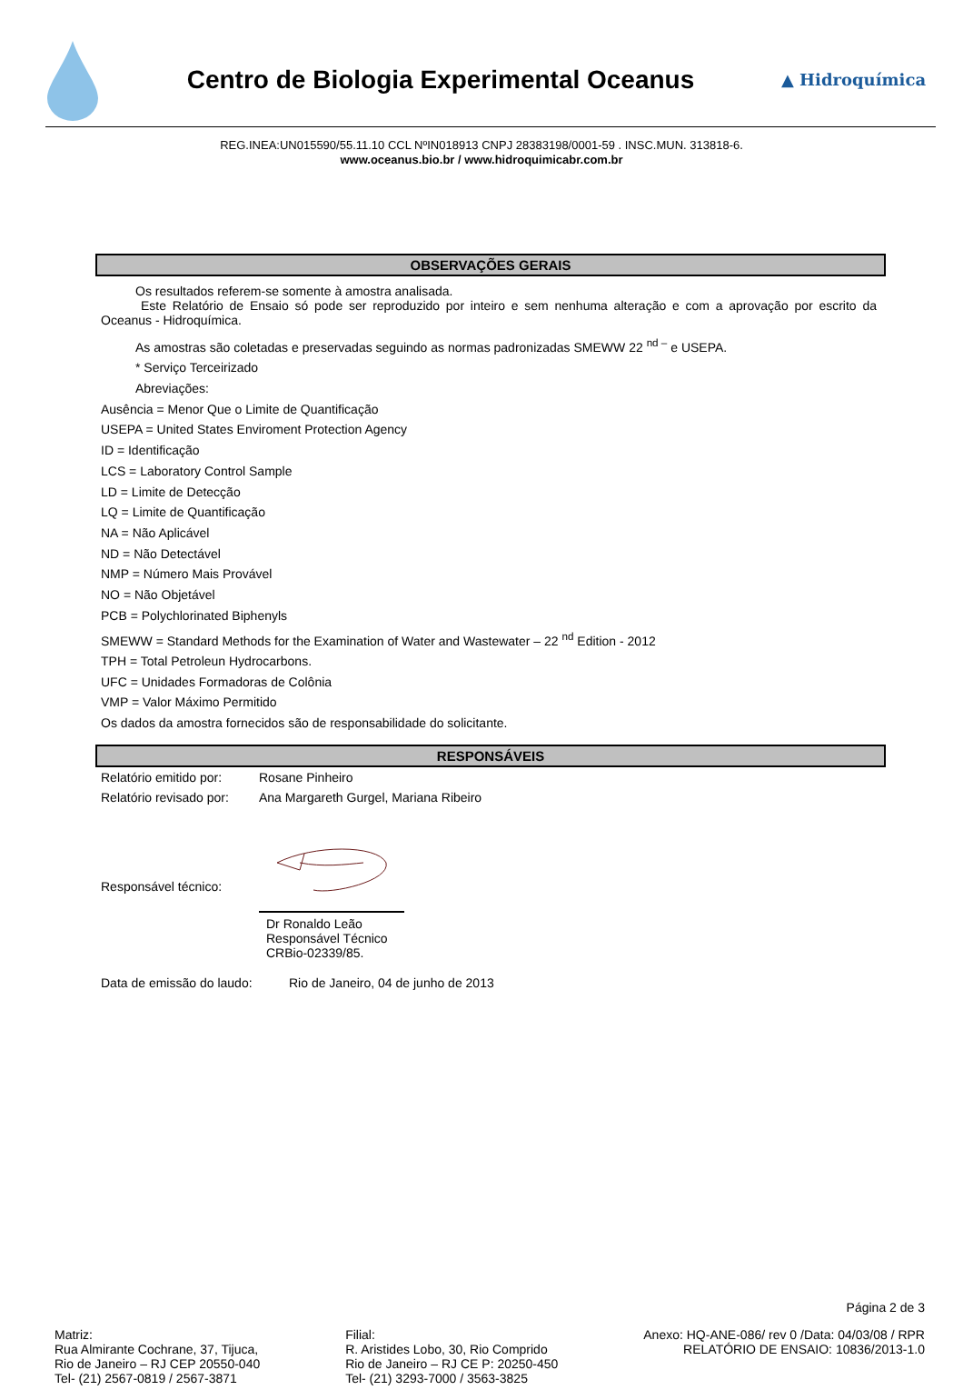Centro de Biologia Experimental Oceanus
▲ Hidroquímica
REG.INEA:UN015590/55.11.10 CCL NºIN018913 CNPJ 28383198/0001-59 . INSC.MUN. 313818-6.
www.oceanus.bio.br / www.hidroquimicabr.com.br
OBSERVAÇÕES GERAIS
Os resultados referem-se somente à amostra analisada.
Este Relatório de Ensaio só pode ser reproduzido por inteiro e sem nenhuma alteração e com a aprovação por escrito da Oceanus - Hidroquímica.
As amostras são coletadas e preservadas seguindo as normas padronizadas SMEWW 22 <sup>nd –</sup> e USEPA.
* Serviço Terceirizado
Abreviações:
Ausência = Menor Que o Limite de Quantificação
USEPA = United States Enviroment Protection Agency
ID = Identificação
LCS = Laboratory Control Sample
LD = Limite de Detecção
LQ = Limite de Quantificação
NA = Não Aplicável
ND = Não Detectável
NMP = Número Mais Provável
NO = Não Objetável
PCB = Polychlorinated Biphenyls
SMEWW = Standard Methods for the Examination of Water and Wastewater – 22 <sup>nd</sup> Edition - 2012
TPH = Total Petroleun Hydrocarbons.
UFC = Unidades Formadoras de Colônia
VMP = Valor Máximo Permitido
Os dados da amostra fornecidos são de responsabilidade do solicitante.
RESPONSÁVEIS
Relatório emitido por:
Rosane Pinheiro
Relatório revisado por:
Ana Margareth Gurgel, Mariana Ribeiro
Responsável técnico:
Dr Ronaldo Leão
Responsável Técnico
CRBio-02339/85.
Data de emissão do laudo:
Rio de Janeiro, 04 de junho de 2013
Página 2 de 3
Matriz:
Rua Almirante Cochrane, 37, Tijuca,
Rio de Janeiro – RJ CEP 20550-040
Tel- (21) 2567-0819 / 2567-3871
Filial:
R. Aristides Lobo, 30, Rio Comprido
Rio de Janeiro – RJ CE P: 20250-450
Tel- (21) 3293-7000 / 3563-3825
Anexo: HQ-ANE-086/ rev 0 /Data: 04/03/08 / RPR
RELATÓRIO DE ENSAIO: 10836/2013-1.0